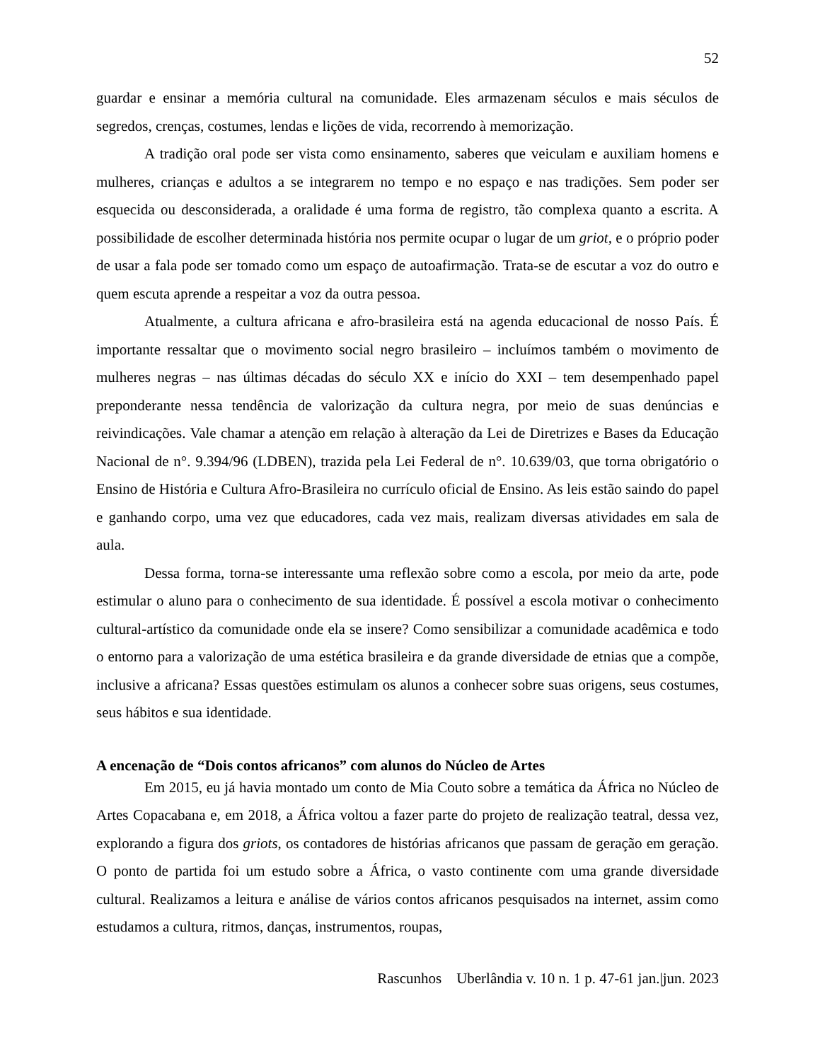52
guardar e ensinar a memória cultural na comunidade. Eles armazenam séculos e mais séculos de segredos, crenças, costumes, lendas e lições de vida, recorrendo à memorização.
A tradição oral pode ser vista como ensinamento, saberes que veiculam e auxiliam homens e mulheres, crianças e adultos a se integrarem no tempo e no espaço e nas tradições. Sem poder ser esquecida ou desconsiderada, a oralidade é uma forma de registro, tão complexa quanto a escrita. A possibilidade de escolher determinada história nos permite ocupar o lugar de um griot, e o próprio poder de usar a fala pode ser tomado como um espaço de autoafirmação. Trata-se de escutar a voz do outro e quem escuta aprende a respeitar a voz da outra pessoa.
Atualmente, a cultura africana e afro-brasileira está na agenda educacional de nosso País. É importante ressaltar que o movimento social negro brasileiro – incluímos também o movimento de mulheres negras – nas últimas décadas do século XX e início do XXI – tem desempenhado papel preponderante nessa tendência de valorização da cultura negra, por meio de suas denúncias e reivindicações. Vale chamar a atenção em relação à alteração da Lei de Diretrizes e Bases da Educação Nacional de n°. 9.394/96 (LDBEN), trazida pela Lei Federal de n°. 10.639/03, que torna obrigatório o Ensino de História e Cultura Afro-Brasileira no currículo oficial de Ensino. As leis estão saindo do papel e ganhando corpo, uma vez que educadores, cada vez mais, realizam diversas atividades em sala de aula.
Dessa forma, torna-se interessante uma reflexão sobre como a escola, por meio da arte, pode estimular o aluno para o conhecimento de sua identidade. É possível a escola motivar o conhecimento cultural-artístico da comunidade onde ela se insere? Como sensibilizar a comunidade acadêmica e todo o entorno para a valorização de uma estética brasileira e da grande diversidade de etnias que a compõe, inclusive a africana? Essas questões estimulam os alunos a conhecer sobre suas origens, seus costumes, seus hábitos e sua identidade.
A encenação de “Dois contos africanos” com alunos do Núcleo de Artes
Em 2015, eu já havia montado um conto de Mia Couto sobre a temática da África no Núcleo de Artes Copacabana e, em 2018, a África voltou a fazer parte do projeto de realização teatral, dessa vez, explorando a figura dos griots, os contadores de histórias africanos que passam de geração em geração. O ponto de partida foi um estudo sobre a África, o vasto continente com uma grande diversidade cultural. Realizamos a leitura e análise de vários contos africanos pesquisados na internet, assim como estudamos a cultura, ritmos, danças, instrumentos, roupas,
Rascunhos Uberlândia v. 10 n. 1 p. 47-61 jan.|jun. 2023